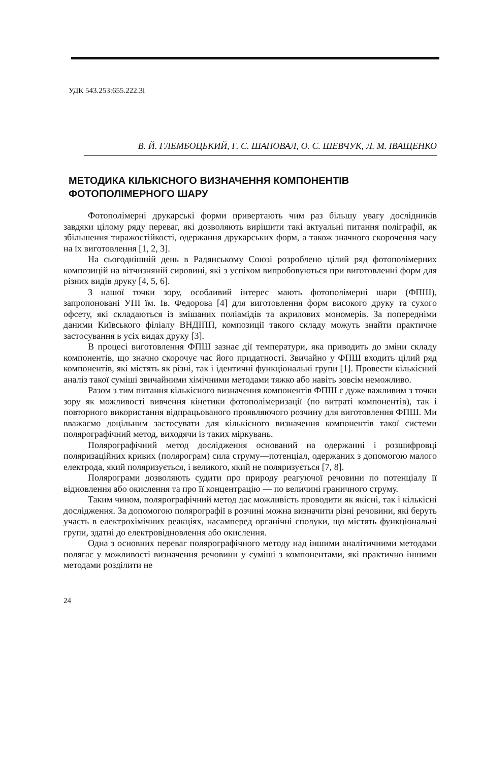УДК 543.253:655.222.3і
В. Й. ГЛЕМБОЦЬКИЙ, Г. С. ШАПОВАЛ, О. С. ШЕВЧУК, Л. М. ІВАЩЕНКО
МЕТОДИКА КІЛЬКІСНОГО ВИЗНАЧЕННЯ КОМПОНЕНТІВ ФОТОПОЛІМЕРНОГО ШАРУ
Фотополімерні друкарські форми привертають чим раз більшу увагу дослідників завдяки цілому ряду переваг, які дозволяють вирішити такі актуальні питання поліграфії, як збільшення тиражостійкості, одержання друкарських форм, а також значного скорочення часу на їх виготовлення [1, 2, 3].
На сьогоднішній день в Радянському Союзі розроблено цілий ряд фотополімерних композицій на вітчизняній сировині, які з успіхом випробовуються при виготовленні форм для різних видів друку [4, 5, 6].
З нашої точки зору, особливий інтерес мають фотополімерні шари (ФПШ), запропоновані УПІ їм. Ів. Федорова [4] для виготовлення форм високого друку та сухого офсету, які складаються із змішаних поліамідів та акрилових мономерів. За попередніми даними Київського філіалу ВНДІПП, композиції такого складу можуть знайти практичне застосування в усіх видах друку [3].
В процесі виготовлення ФПШ зазнає дії температури, яка приводить до зміни складу компонентів, що значно скорочує час його придатності. Звичайно у ФПШ входить цілий ряд компонентів, які містять як різні, так і ідентичні функціональні групи [1]. Провести кількісний аналіз такої суміші звичайними хімічними методами тяжко або навіть зовсім неможливо.
Разом з тим питання кількісного визначення компонентів ФПШ є дуже важливим з точки зору як можливості вивчення кінетики фотополімеризації (по витраті компонентів), так і повторного використання відпрацьованого проявляючого розчину для виготовлення ФПШ. Ми вважаємо доцільним застосувати для кількісного визначення компонентів такої системи полярографічний метод, виходячи із таких міркувань.
Полярографічний метод дослідження оснований на одержанні і розшифровці поляризаційних кривих (полярограм) сила струму—потенціал, одержаних з допомогою малого електрода, який поляризується, і великого, який не поляризується [7, 8].
Полярограми дозволяють судити про природу реагуючої речовини по потенціалу її відновлення або окислення та про її концентрацію — по величині граничного струму.
Таким чином, полярографічний метод дає можливість проводити як якісні, так і кількісні дослідження. За допомогою полярографії в розчині можна визначити різні речовини, які беруть участь в електрохімічних реакціях, насамперед органічні сполуки, що містять функціональні групи, здатні до електровідновлення або окислення.
Одна з основних переваг полярографічного методу над іншими аналітичними методами полягає у можливості визначення речовини у суміші з компонентами, які практично іншими методами розділити не
24